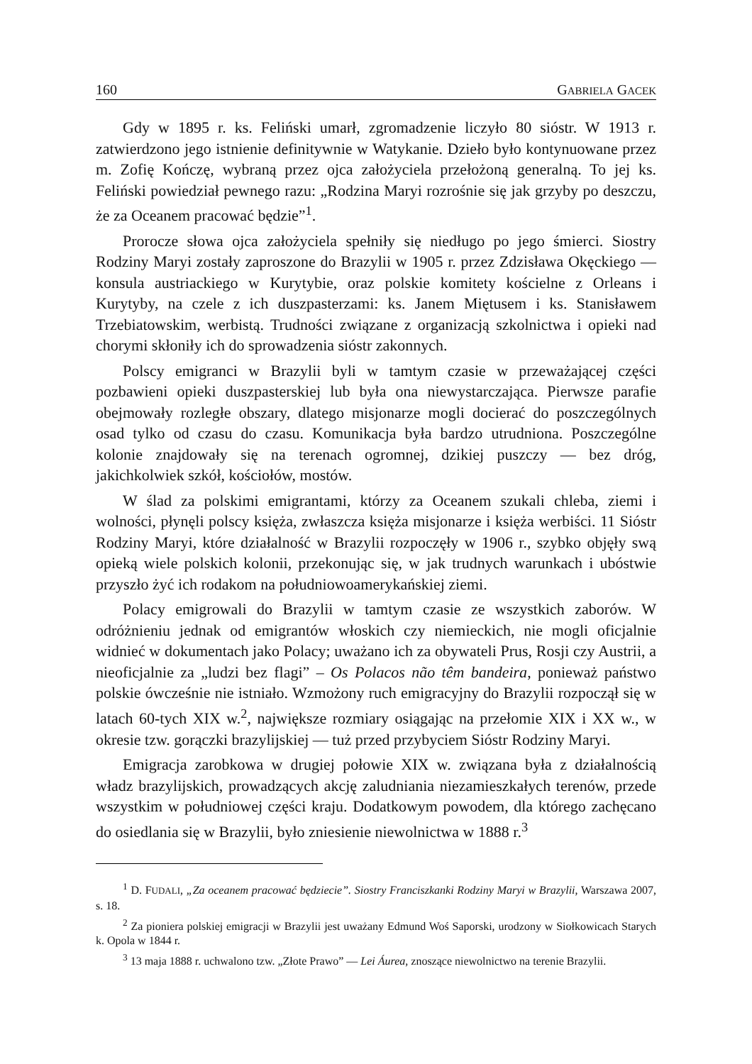160 GABRIELA GACEK
Gdy w 1895 r. ks. Feliński umarł, zgromadzenie liczyło 80 sióstr. W 1913 r. zatwierdzono jego istnienie definitywnie w Watykanie. Dzieło było kontynuowane przez m. Zofię Kończę, wybraną przez ojca założyciela przełożoną generalną. To jej ks. Feliński powiedział pewnego razu: „Rodzina Maryi rozrośnie się jak grzyby po deszczu, że za Oceanem pracować będzie”<sup>1</sup>.
Prorocze słowa ojca założyciela spełniły się niedługo po jego śmierci. Siostry Rodziny Maryi zostały zaproszone do Brazylii w 1905 r. przez Zdzisława Okęckiego — konsula austriackiego w Kurytybie, oraz polskie komitety kościelne z Orleans i Kurytyby, na czele z ich duszpasterzami: ks. Janem Miętusem i ks. Stanisławem Trzebiatowskim, werbistą. Trudności związane z organizacją szkolnictwa i opieki nad chorymi skłoniły ich do sprowadzenia sióstr zakonnych.
Polscy emigranci w Brazylii byli w tamtym czasie w przeważającej części pozbawieni opieki duszpasterskiej lub była ona niewystarczająca. Pierwsze parafie obejmowały rozległe obszary, dlatego misjonarze mogli docierać do poszczególnych osad tylko od czasu do czasu. Komunikacja była bardzo utrudniona. Poszczególne kolonie znajdowały się na terenach ogromnej, dzikiej puszczy — bez dróg, jakichkolwiek szkół, kościołów, mostów.
W ślad za polskimi emigrantami, którzy za Oceanem szukali chleba, ziemi i wolności, płynęli polscy księża, zwłaszcza księża misjonarze i księża werbiści. 11 Sióstr Rodziny Maryi, które działalność w Brazylii rozpoczęły w 1906 r., szybko objęły swą opieką wiele polskich kolonii, przekonując się, w jak trudnych warunkach i ubóstwie przyszło żyć ich rodakom na południowoamerykańskiej ziemi.
Polacy emigrowali do Brazylii w tamtym czasie ze wszystkich zaborów. W odróżnieniu jednak od emigrantów włoskich czy niemieckich, nie mogli oficjalnie widnieć w dokumentach jako Polacy; uważano ich za obywateli Prus, Rosji czy Austrii, a nieoficjalnie za „ludzi bez flagi” – Os Polacos não têm bandeira, ponieważ państwo polskie ówcześnie nie istniało. Wzmożony ruch emigracyjny do Brazylii rozpoczął się w latach 60-tych XIX w.<sup>2</sup>, największe rozmiary osiągając na przełomie XIX i XX w., w okresie tzw. gorączki brazylijskiej — tuż przed przybyciem Sióstr Rodziny Maryi.
Emigracja zarobkowa w drugiej połowie XIX w. związana była z działalnością władz brazylijskich, prowadzących akcję zaludniania niezamieszkałych terenów, przede wszystkim w południowej części kraju. Dodatkowym powodem, dla którego zachęcano do osiedlania się w Brazylii, było zniesienie niewolnictwa w 1888 r.<sup>3</sup>
<sup>1</sup> D. FUDALI, „Za oceanem pracować będziecie”. Siostry Franciszkanki Rodziny Maryi w Brazylii, Warszawa 2007, s. 18.
<sup>2</sup> Za pioniera polskiej emigracji w Brazylii jest uważany Edmund Woś Saporski, urodzony w Siołkowicach Starych k. Opola w 1844 r.
<sup>3</sup> 13 maja 1888 r. uchwalono tzw. „Złote Prawo” — Lei Áurea, znoszące niewolnictwo na terenie Brazylii.